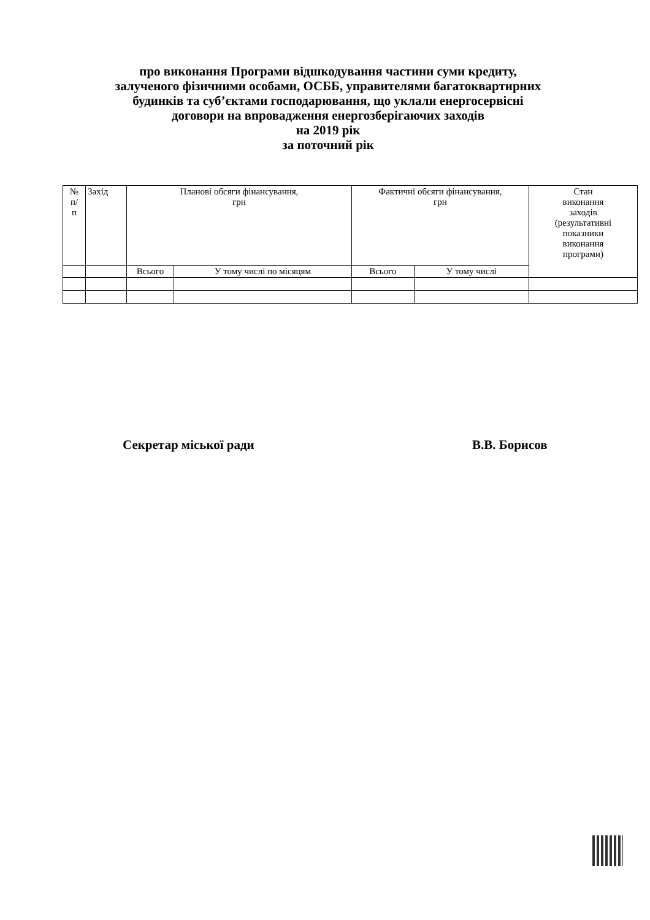про виконання Програми відшкодування частини суми кредиту,
залученого фізичними особами, ОСББ, управителями багатоквартирних
будинків та суб’єктами господарювання, що уклали енергосервісні
договори на впровадження енергозберігаючих заходів
на 2019 рік
за поточний рік
| № п/ п | Захід | Планові обсяги фінансування, грн | | Фактичні обсяги фінансування, грн | | Стан виконання заходів (результативні показники виконання програми) |
| --- | --- | --- | --- | --- | --- | --- |
| | | Всього | У тому числі по місяцям | Всього | У тому числі | |
Секретар міської ради В.В. Борисов